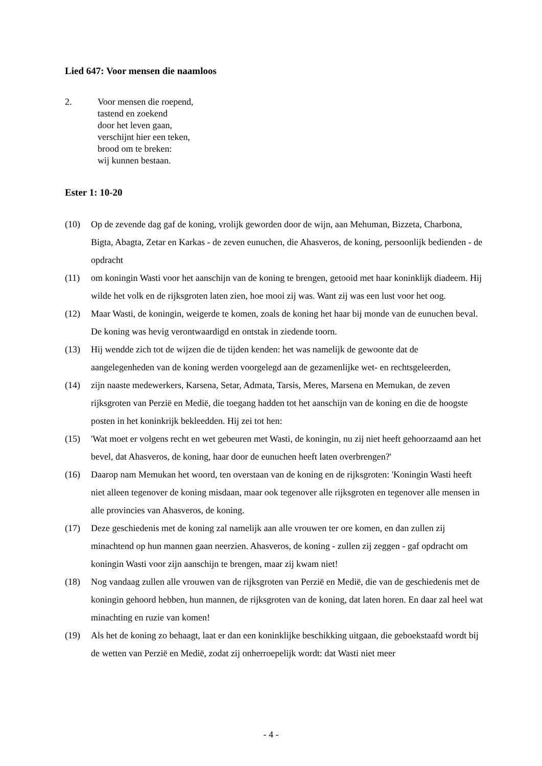Lied 647: Voor mensen die naamloos
2. Voor mensen die roepend,
tastend en zoekend
door het leven gaan,
verschijnt hier een teken,
brood om te breken:
wij kunnen bestaan.
Ester 1: 10-20
(10) Op de zevende dag gaf de koning, vrolijk geworden door de wijn, aan Mehuman, Bizzeta, Charbona, Bigta, Abagta, Zetar en Karkas - de zeven eunuchen, die Ahasveros, de koning, persoonlijk bedienden - de opdracht
(11) om koningin Wasti voor het aanschijn van de koning te brengen, getooid met haar koninklijk diadeem. Hij wilde het volk en de rijksgroten laten zien, hoe mooi zij was. Want zij was een lust voor het oog.
(12) Maar Wasti, de koningin, weigerde te komen, zoals de koning het haar bij monde van de eunuchen beval. De koning was hevig verontwaardigd en ontstak in ziedende toorn.
(13) Hij wendde zich tot de wijzen die de tijden kenden: het was namelijk de gewoonte dat de aangelegenheden van de koning werden voorgelegd aan de gezamenlijke wet- en rechtsgeleerden,
(14) zijn naaste medewerkers, Karsena, Setar, Admata, Tarsis, Meres, Marsena en Memukan, de zeven rijksgroten van Perzië en Medië, die toegang hadden tot het aanschijn van de koning en die de hoogste posten in het koninkrijk bekleedden. Hij zei tot hen:
(15) 'Wat moet er volgens recht en wet gebeuren met Wasti, de koningin, nu zij niet heeft gehoorzaamd aan het bevel, dat Ahasveros, de koning, haar door de eunuchen heeft laten overbrengen?'
(16) Daarop nam Memukan het woord, ten overstaan van de koning en de rijksgroten: 'Koningin Wasti heeft niet alleen tegenover de koning misdaan, maar ook tegenover alle rijksgroten en tegenover alle mensen in alle provincies van Ahasveros, de koning.
(17) Deze geschiedenis met de koning zal namelijk aan alle vrouwen ter ore komen, en dan zullen zij minachtend op hun mannen gaan neerzien. Ahasveros, de koning - zullen zij zeggen - gaf opdracht om koningin Wasti voor zijn aanschijn te brengen, maar zij kwam niet!
(18) Nog vandaag zullen alle vrouwen van de rijksgroten van Perzië en Medië, die van de geschiedenis met de koningin gehoord hebben, hun mannen, de rijksgroten van de koning, dat laten horen. En daar zal heel wat minachting en ruzie van komen!
(19) Als het de koning zo behaagt, laat er dan een koninklijke beschikking uitgaan, die geboekstaafd wordt bij de wetten van Perzië en Medië, zodat zij onherroepelijk wordt: dat Wasti niet meer
- 4 -